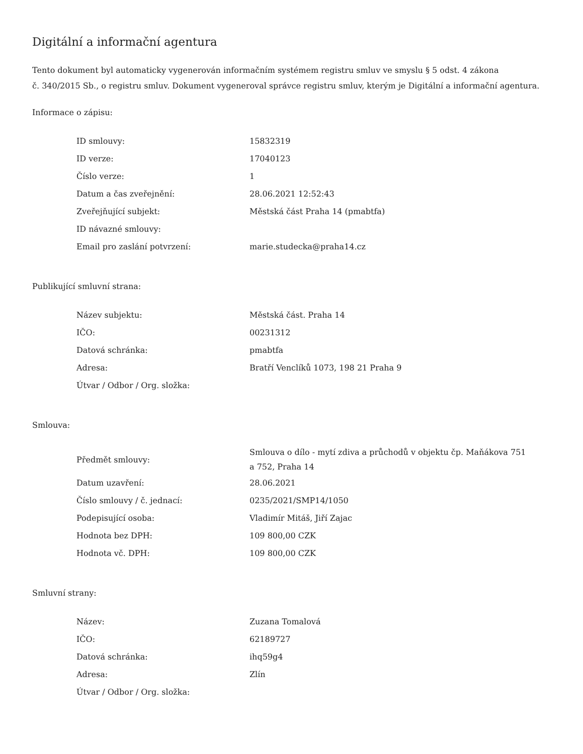Digitální a informační agentura
Tento dokument byl automaticky vygenerován informačním systémem registru smluv ve smyslu § 5 odst. 4 zákona
č. 340/2015 Sb., o registru smluv. Dokument vygeneroval správce registru smluv, kterým je Digitální a informační agentura.
Informace o zápisu:
| ID smlouvy: | 15832319 |
| ID verze: | 17040123 |
| Číslo verze: | 1 |
| Datum a čas zveřejnění: | 28.06.2021 12:52:43 |
| Zveřejňující subjekt: | Městská část Praha 14 (pmabtfa) |
| ID návazné smlouvy: | |
| Email pro zaslání potvrzení: | marie.studecka@praha14.cz |
Publikující smluvní strana:
| Název subjektu: | Městská část. Praha 14 |
| IČO: | 00231312 |
| Datová schránka: | pmabtfa |
| Adresa: | Bratří Venclíků 1073, 198 21 Praha 9 |
| Útvar / Odbor / Org. složka: | |
Smlouva:
| Předmět smlouvy: | Smlouva o dílo - mytí zdiva a průchodů v objektu čp. Maňákova 751 a 752, Praha 14 |
| Datum uzavření: | 28.06.2021 |
| Číslo smlouvy / č. jednací: | 0235/2021/SMP14/1050 |
| Podepisující osoba: | Vladimír Mitáš, Jiří Zajac |
| Hodnota bez DPH: | 109 800,00 CZK |
| Hodnota vč. DPH: | 109 800,00 CZK |
Smluvní strany:
| Název: | Zuzana Tomalová |
| IČO: | 62189727 |
| Datová schránka: | ihq59g4 |
| Adresa: | Zlín |
| Útvar / Odbor / Org. složka: | |